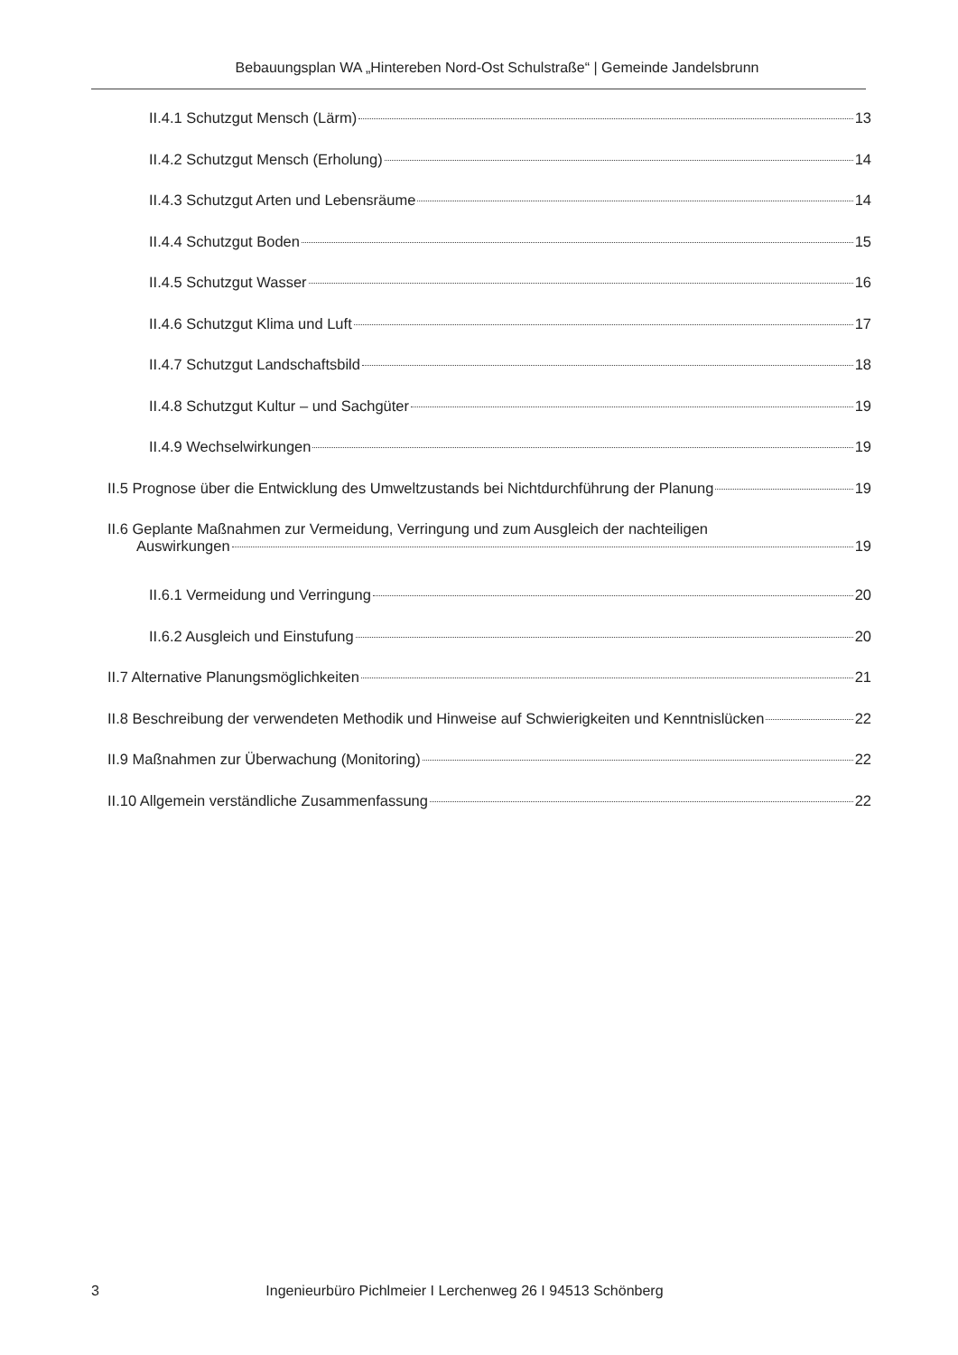Bebauungsplan WA „Hintereben Nord-Ost Schulstraße“ | Gemeinde Jandelsbrunn
II.4.1 Schutzgut Mensch (Lärm) 13
II.4.2 Schutzgut Mensch (Erholung) 14
II.4.3 Schutzgut Arten und Lebensräume 14
II.4.4 Schutzgut Boden 15
II.4.5 Schutzgut Wasser 16
II.4.6 Schutzgut Klima und Luft 17
II.4.7 Schutzgut Landschaftsbild 18
II.4.8 Schutzgut Kultur – und Sachgüter 19
II.4.9 Wechselwirkungen 19
II.5 Prognose über die Entwicklung des Umweltzustands bei Nichtdurchführung der Planung 19
II.6 Geplante Maßnahmen zur Vermeidung, Verringung und zum Ausgleich der nachteiligen
Auswirkungen 19
II.6.1 Vermeidung und Verringung 20
II.6.2 Ausgleich und Einstufung 20
II.7 Alternative Planungsmöglichkeiten 21
II.8 Beschreibung der verwendeten Methodik und Hinweise auf Schwierigkeiten und Kenntnislücken 22
II.9 Maßnahmen zur Überwachung (Monitoring) 22
II.10 Allgemein verständliche Zusammenfassung 22
3 Ingenieurbüro Pichlmeier I Lerchenweg 26 I 94513 Schönberg